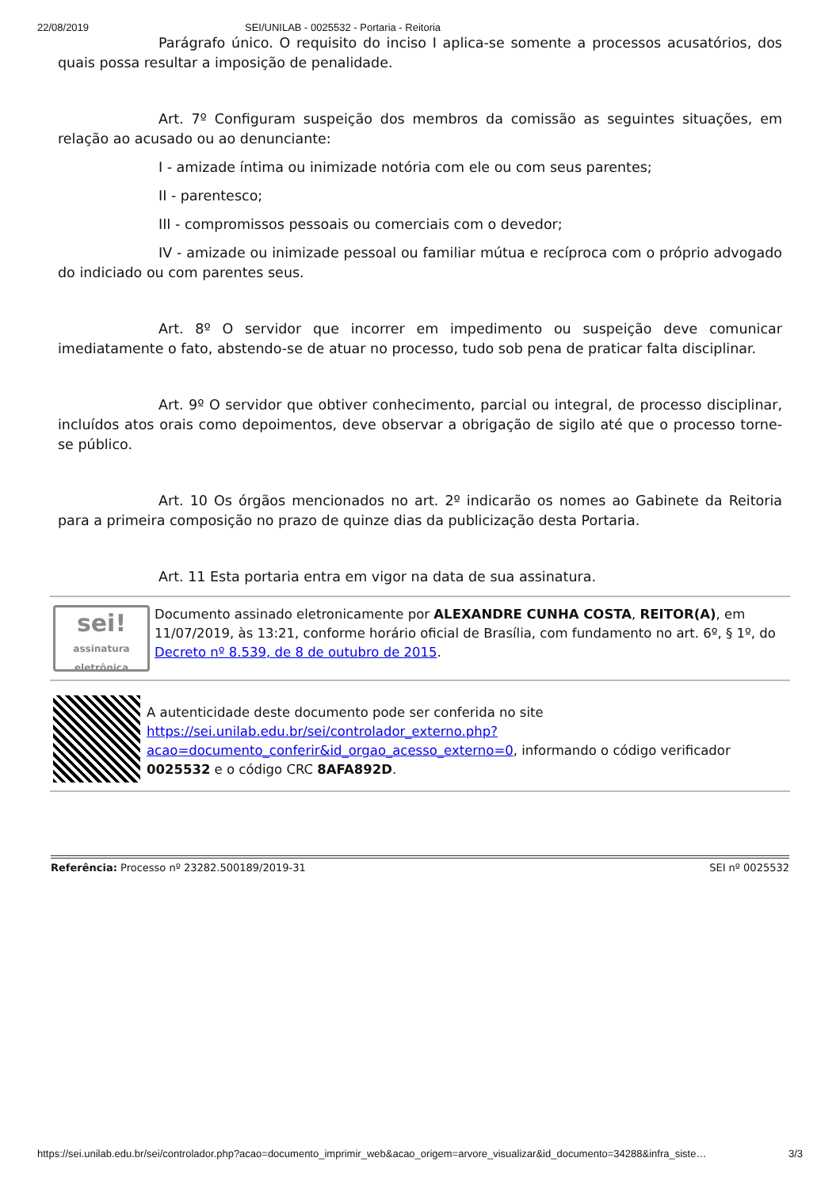22/08/2019 SEI/UNILAB - 0025532 - Portaria - Reitoria
Parágrafo único. O requisito do inciso I aplica-se somente a processos acusatórios, dos quais possa resultar a imposição de penalidade.
Art. 7º Configuram suspeição dos membros da comissão as seguintes situações, em relação ao acusado ou ao denunciante:
I - amizade íntima ou inimizade notória com ele ou com seus parentes;
II - parentesco;
III - compromissos pessoais ou comerciais com o devedor;
IV - amizade ou inimizade pessoal ou familiar mútua e recíproca com o próprio advogado do indiciado ou com parentes seus.
Art. 8º O servidor que incorrer em impedimento ou suspeição deve comunicar imediatamente o fato, abstendo-se de atuar no processo, tudo sob pena de praticar falta disciplinar.
Art. 9º O servidor que obtiver conhecimento, parcial ou integral, de processo disciplinar, incluídos atos orais como depoimentos, deve observar a obrigação de sigilo até que o processo torne-se público.
Art. 10 Os órgãos mencionados no art. 2º indicarão os nomes ao Gabinete da Reitoria para a primeira composição no prazo de quinze dias da publicização desta Portaria.
Art. 11 Esta portaria entra em vigor na data de sua assinatura.
sei!
assinatura eletrônica
Documento assinado eletronicamente por ALEXANDRE CUNHA COSTA, REITOR(A), em 11/07/2019, às 13:21, conforme horário oficial de Brasília, com fundamento no art. 6º, § 1º, do Decreto nº 8.539, de 8 de outubro de 2015.
A autenticidade deste documento pode ser conferida no site https://sei.unilab.edu.br/sei/controlador_externo.php?acao=documento_conferir&id_orgao_acesso_externo=0, informando o código verificador 0025532 e o código CRC 8AFA892D.
Referência: Processo nº 23282.500189/2019-31 SEI nº 0025532
https://sei.unilab.edu.br/sei/controlador.php?acao=documento_imprimir_web&acao_origem=arvore_visualizar&id_documento=34288&infra_siste… 3/3